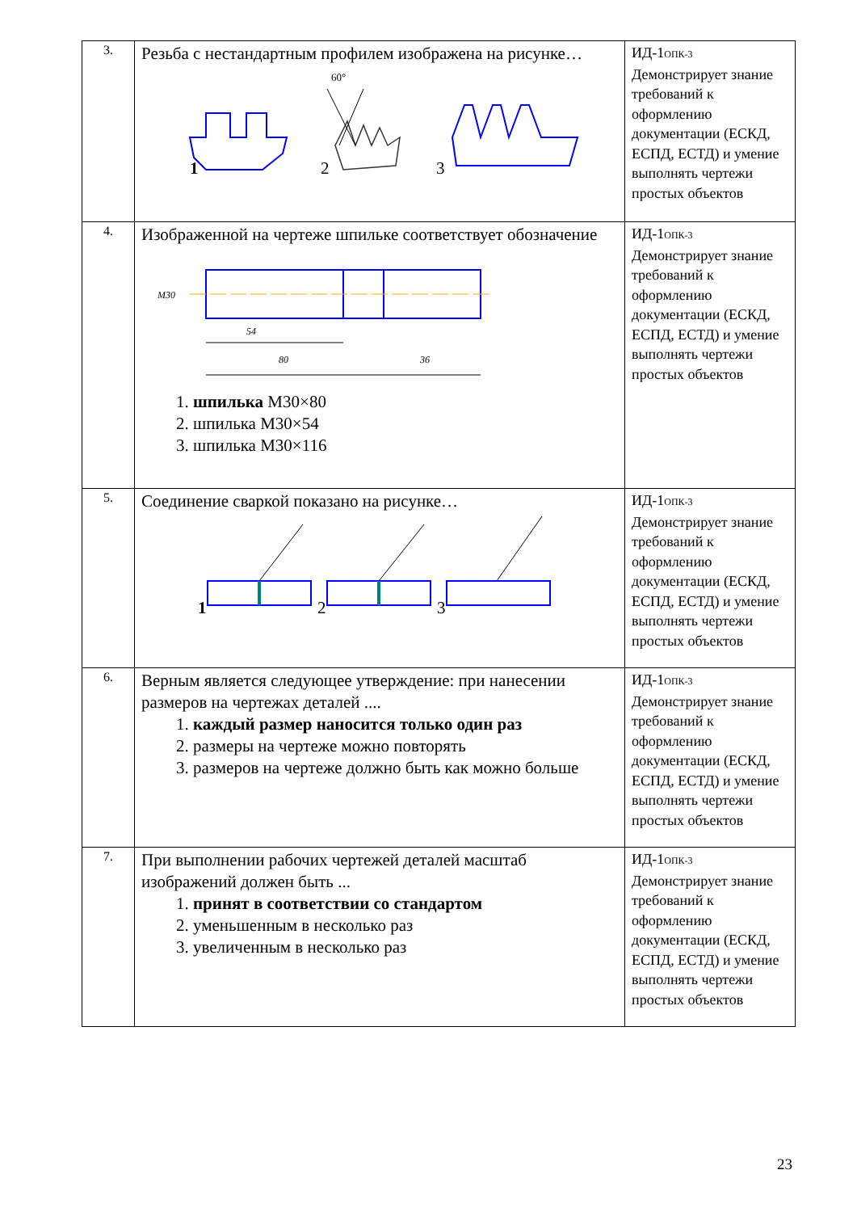| 3. | Резьба с нестандартным профилем изображена на рисунке… 1 60° 2 3 | ИД-1<sub>ОПК-3</sub> Демонстрирует знание требований к оформлению документации (ЕСКД, ЕСПД, ЕСТД) и умение выполнять чертежи простых объектов |
| 4. | Изображенной на чертеже шпильке соответствует обозначение M30 54 80 36 1. шпилька M30×80 2. шпилька M30×54 3. шпилька M30×116 | ИД-1<sub>ОПК-3</sub> Демонстрирует знание требований к оформлению документации (ЕСКД, ЕСПД, ЕСТД) и умение выполнять чертежи простых объектов |
| 5. | Соединение сваркой показано на рисунке… 1 2 3 | ИД-1<sub>ОПК-3</sub> Демонстрирует знание требований к оформлению документации (ЕСКД, ЕСПД, ЕСТД) и умение выполнять чертежи простых объектов |
| 6. | Верным является следующее утверждение: при нанесении размеров на чертежах деталей .... 1. каждый размер наносится только один раз 2. размеры на чертеже можно повторять 3. размеров на чертеже должно быть как можно больше | ИД-1<sub>ОПК-3</sub> Демонстрирует знание требований к оформлению документации (ЕСКД, ЕСПД, ЕСТД) и умение выполнять чертежи простых объектов |
| 7. | При выполнении рабочих чертежей деталей масштаб изображений должен быть ... 1. принят в соответствии со стандартом 2. уменьшенным в несколько раз 3. увеличенным в несколько раз | ИД-1<sub>ОПК-3</sub> Демонстрирует знание требований к оформлению документации (ЕСКД, ЕСПД, ЕСТД) и умение выполнять чертежи простых объектов |
23